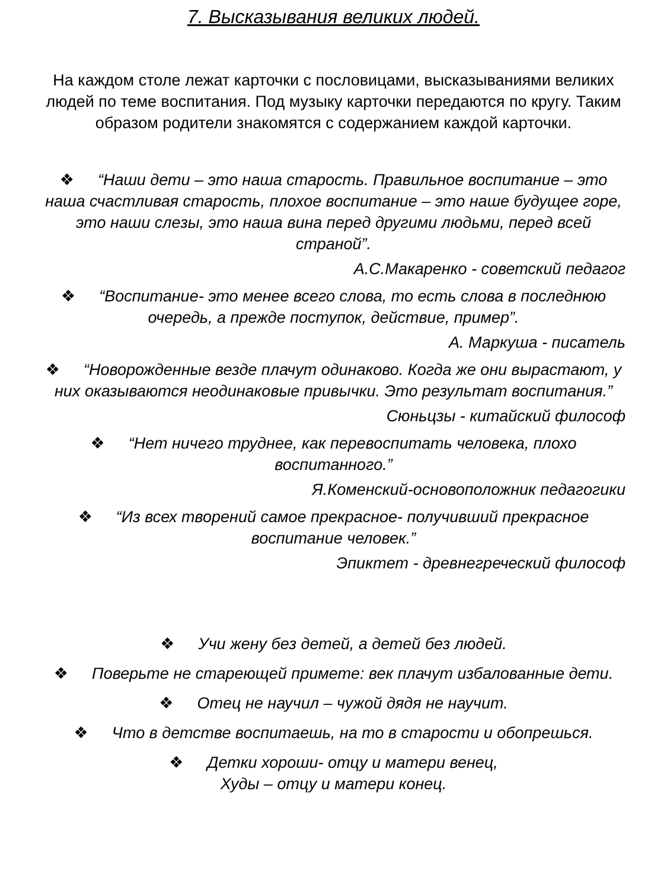7. Высказывания великих людей.
На каждом столе лежат карточки с пословицами, высказываниями великих людей по теме воспитания. Под музыку карточки передаются по кругу. Таким образом родители знакомятся с содержанием каждой карточки.
❖ “Наши дети – это наша старость. Правильное воспитание – это наша счастливая старость, плохое воспитание – это наше будущее горе, это наши слезы, это наша вина перед другими людьми, перед всей страной”.
А.С.Макаренко - советский педагог
❖ “Воспитание- это менее всего слова, то есть слова в последнюю очередь, а прежде поступок, действие, пример”.
А. Маркуша - писатель
❖ “Новорожденные везде плачут одинаково. Когда же они вырастают, у них оказываются неодинаковые привычки. Это результат воспитания.”
Сюньцзы - китайский философ
❖ “Нет ничего труднее, как перевоспитать человека, плохо воспитанного.”
Я.Коменский-основоположник педагогики
❖ “Из всех творений самое прекрасное- получивший прекрасное воспитание человек.”
Эпиктет - древнегреческий философ
❖ Учи жену без детей, а детей без людей.
❖ Поверьте не стареющей примете: век плачут избалованные дети.
❖ Отец не научил – чужой дядя не научит.
❖ Что в детстве воспитаешь, на то в старости и обопрешься.
❖ Детки хороши- отцу и матери венец,
Худы – отцу и матери конец.